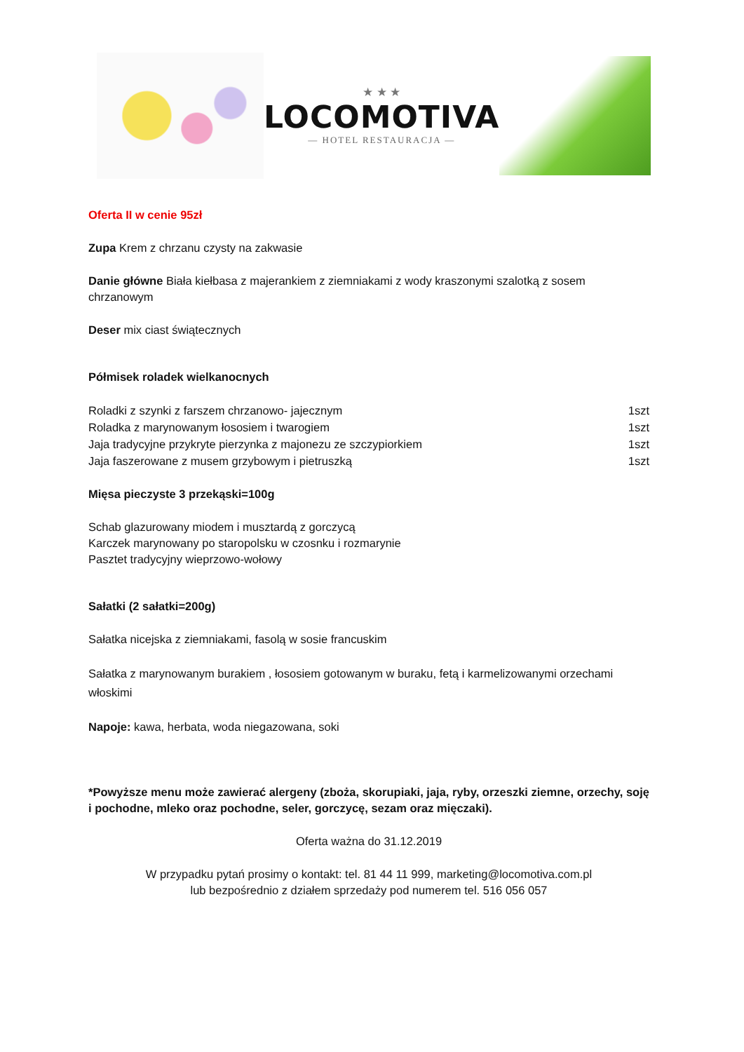★ ★ ★
LOCOMOTIVA
— HOTEL RESTAURACJA —
Oferta II w cenie 95zł
Zupa Krem z chrzanu czysty na zakwasie
Danie główne Biała kiełbasa z majerankiem z ziemniakami z wody kraszonymi szalotką z sosem chrzanowym
Deser mix ciast świątecznych
Półmisek roladek wielkanocnych
Roladki z szynki z farszem chrzanowo- jajecznym 1szt
Roladka z marynowanym łososiem i twarogiem 1szt
Jaja tradycyjne przykryte pierzynka z majonezu ze szczypiorkiem 1szt
Jaja faszerowane z musem grzybowym i pietruszką 1szt
Mięsa pieczyste 3 przekąski=100g
Schab glazurowany miodem i musztardą z gorczycą
Karczek marynowany po staropolsku w czosnku i rozmarynie
Pasztet tradycyjny wieprzowo-wołowy
Sałatki (2 sałatki=200g)
Sałatka nicejska z ziemniakami, fasolą w sosie francuskim
Sałatka z marynowanym burakiem , łososiem gotowanym w buraku, fetą i karmelizowanymi orzechami włoskimi
Napoje: kawa, herbata, woda niegazowana, soki
*Powyższe menu może zawierać alergeny (zboża, skorupiaki, jaja, ryby, orzeszki ziemne, orzechy, soję i pochodne, mleko oraz pochodne, seler, gorczycę, sezam oraz mięczaki).
Oferta ważna do 31.12.2019
W przypadku pytań prosimy o kontakt: tel. 81 44 11 999, marketing@locomotiva.com.pl
lub bezpośrednio z działem sprzedaży pod numerem tel. 516 056 057